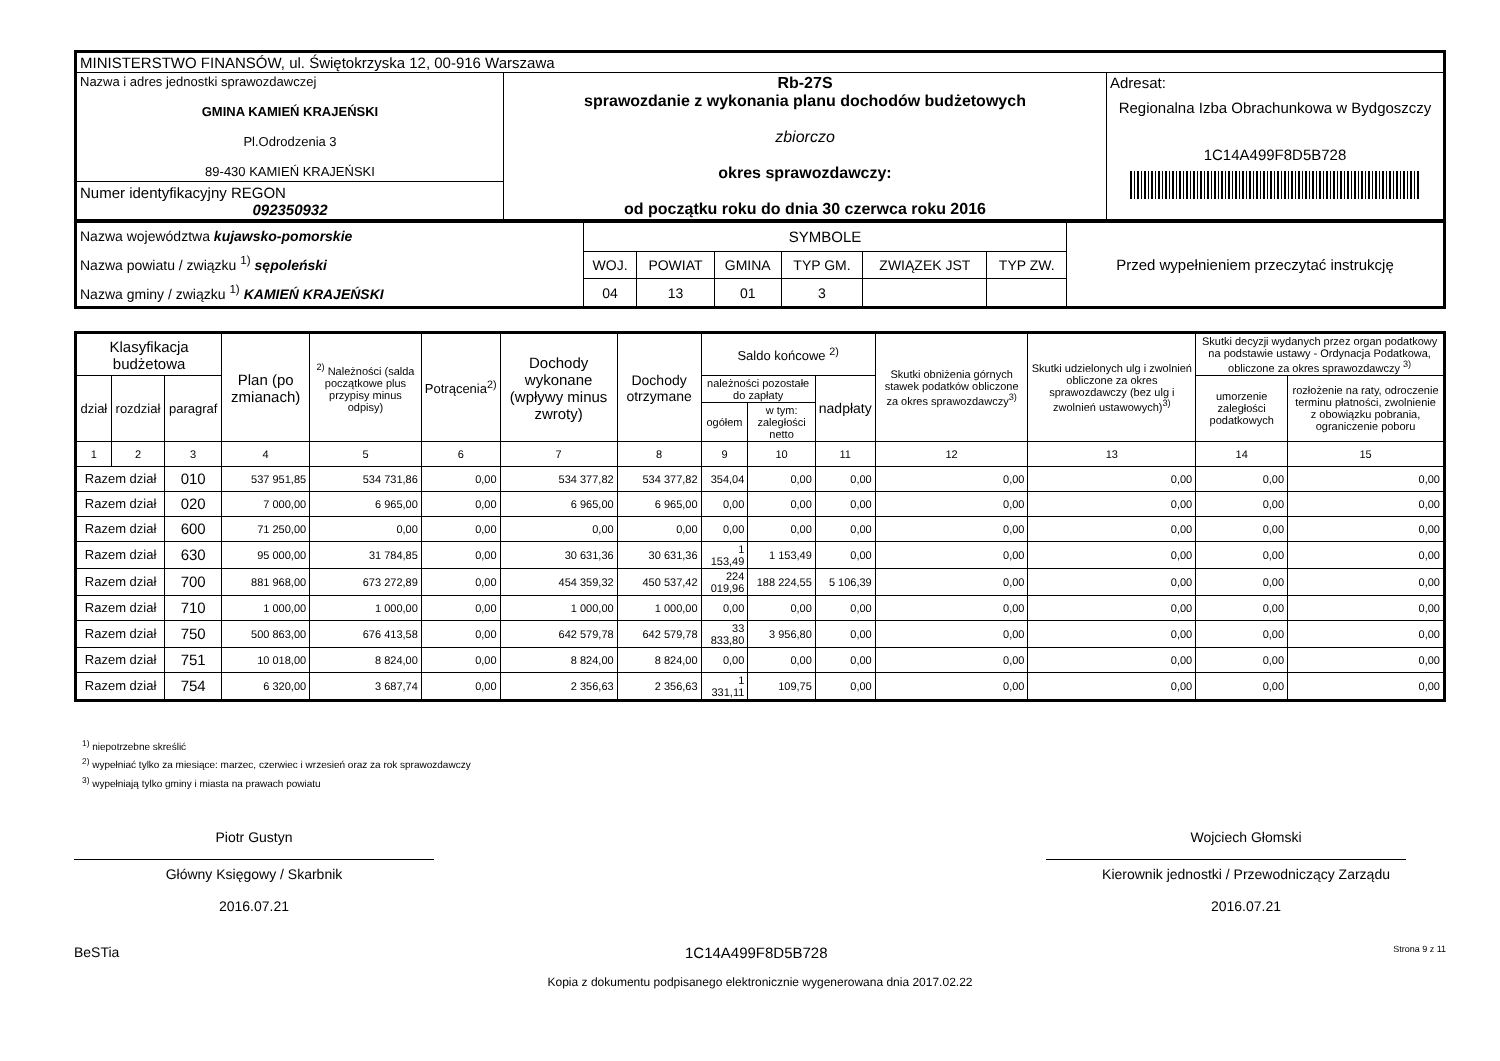| MINISTERSTWO FINANSÓW, ul. Świętokrzyska 12, 00-916 Warszawa | | |
| Nazwa i adres jednostki sprawozdawczej GMINA KAMIEŃ KRAJEŃSKI Pl.Odrodzenia 3 89-430 KAMIEŃ KRAJEŃSKI | Rb-27S sprawozdanie z wykonania planu dochodów budżetowych zbiorczo okres sprawozdawczy: od początku roku do dnia 30 czerwca roku 2016 | Adresat: Regionalna Izba Obrachunkowa w Bydgoszczy 1C14A499F8D5B728 |
| Numer identyfikacyjny REGON 092350932 | | |
| Nazwa województwa kujawsko-pomorskie Nazwa powiatu / związku <sup>1)</sup> sępoleński Nazwa gminy / związku <sup>1)</sup> KAMIEŃ KRAJEŃSKI | SYMBOLE | | | | | | Przed wypełnieniem przeczytać instrukcję |
| | WOJ. | POWIAT | GMINA | TYP GM. | ZWIĄZEK JST | TYP ZW. | |
| | 04 | 13 | 01 | 3 | | | |
| Klasyfikacja budżetowa | | | Plan (po zmianach) | <sup>2)</sup> Należności (salda początkowe plus przypisy minus odpisy) | Potrącenia<sup>2)</sup> | Dochody wykonane (wpływy minus zwroty) | Dochody otrzymane | Saldo końcowe <sup>2)</sup> | | | Skutki obniżenia górnych stawek podatków obliczone za okres sprawozdawczy<sup>3)</sup> | Skutki udzielonych ulg i zwolnień obliczone za okres sprawozdawczy (bez ulg i zwolnień ustawowych)<sup>3)</sup> | Skutki decyzji wydanych przez organ podatkowy na podstawie ustawy - Ordynacja Podatkowa, obliczone za okres sprawozdawczy <sup>3)</sup> | |
| --- | --- | --- | --- | --- | --- | --- | --- | --- | --- | --- | --- | --- | --- | --- |
| dział | rozdział | paragraf | | | | | | należności pozostałe do zapłaty | | nadpłaty | | | umorzenie zaległości podatkowych | rozłożenie na raty, odroczenie terminu płatności, zwolnienie z obowiązku pobrania, ograniczenie poboru |
| | | | | | | | | ogółem | w tym: zaległości netto | | | | | |
| 1 | 2 | 3 | 4 | 5 | 6 | 7 | 8 | 9 | 10 | 11 | 12 | 13 | 14 | 15 |
| Razem dział | | 010 | 537 951,85 | 534 731,86 | 0,00 | 534 377,82 | 534 377,82 | 354,04 | 0,00 | 0,00 | 0,00 | 0,00 | 0,00 | 0,00 |
| Razem dział | | 020 | 7 000,00 | 6 965,00 | 0,00 | 6 965,00 | 6 965,00 | 0,00 | 0,00 | 0,00 | 0,00 | 0,00 | 0,00 | 0,00 |
| Razem dział | | 600 | 71 250,00 | 0,00 | 0,00 | 0,00 | 0,00 | 0,00 | 0,00 | 0,00 | 0,00 | 0,00 | 0,00 | 0,00 |
| Razem dział | | 630 | 95 000,00 | 31 784,85 | 0,00 | 30 631,36 | 30 631,36 | 1 153,49 | 1 153,49 | 0,00 | 0,00 | 0,00 | 0,00 | 0,00 |
| Razem dział | | 700 | 881 968,00 | 673 272,89 | 0,00 | 454 359,32 | 450 537,42 | 224 019,96 | 188 224,55 | 5 106,39 | 0,00 | 0,00 | 0,00 | 0,00 |
| Razem dział | | 710 | 1 000,00 | 1 000,00 | 0,00 | 1 000,00 | 1 000,00 | 0,00 | 0,00 | 0,00 | 0,00 | 0,00 | 0,00 | 0,00 |
| Razem dział | | 750 | 500 863,00 | 676 413,58 | 0,00 | 642 579,78 | 642 579,78 | 33 833,80 | 3 956,80 | 0,00 | 0,00 | 0,00 | 0,00 | 0,00 |
| Razem dział | | 751 | 10 018,00 | 8 824,00 | 0,00 | 8 824,00 | 8 824,00 | 0,00 | 0,00 | 0,00 | 0,00 | 0,00 | 0,00 | 0,00 |
| Razem dział | | 754 | 6 320,00 | 3 687,74 | 0,00 | 2 356,63 | 2 356,63 | 1 331,11 | 109,75 | 0,00 | 0,00 | 0,00 | 0,00 | 0,00 |
<sup>1)</sup> niepotrzebne skreślić
<sup>2)</sup> wypełniać tylko za miesiące: marzec, czerwiec i wrzesień oraz za rok sprawozdawczy
<sup>3)</sup> wypełniają tylko gminy i miasta na prawach powiatu
Piotr Gustyn
Główny Księgowy / Skarbnik
2016.07.21
Wojciech Głomski
Kierownik jednostki / Przewodniczący Zarządu
2016.07.21
BeSTia 1C14A499F8D5B728 Strona 9 z 11
Kopia z dokumentu podpisanego elektronicznie wygenerowana dnia 2017.02.22